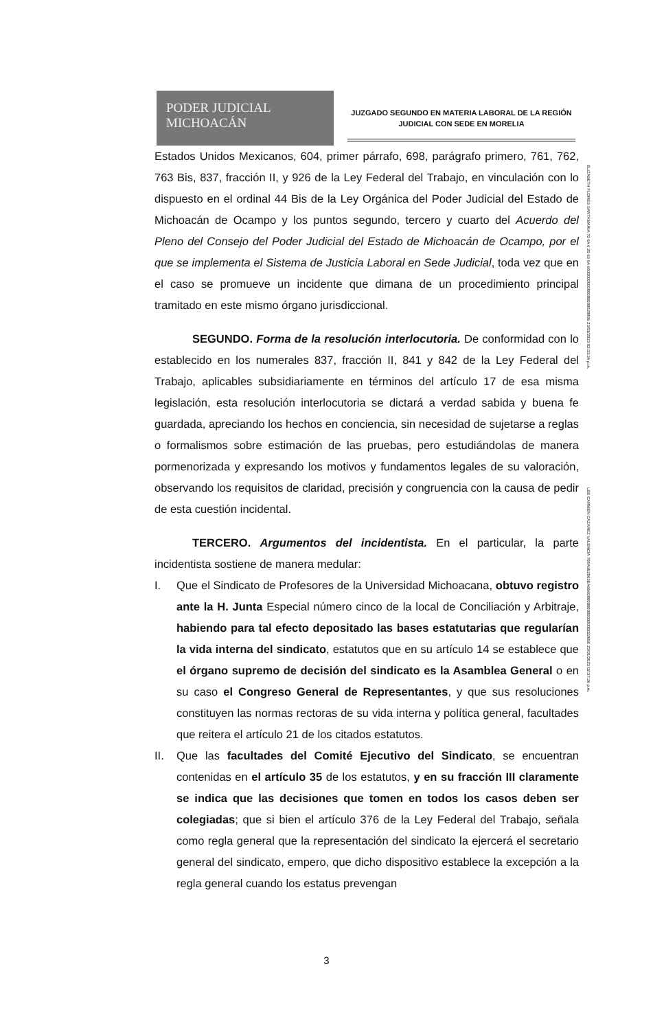PODER JUDICIAL
MICHOACÁN
JUZGADO SEGUNDO EN MATERIA LABORAL DE LA REGIÓN
JUDICIAL CON SEDE EN MORELIA
Estados Unidos Mexicanos, 604, primer párrafo, 698, parágrafo primero, 761, 762, 763 Bis, 837, fracción II, y 926 de la Ley Federal del Trabajo, en vinculación con lo dispuesto en el ordinal 44 Bis de la Ley Orgánica del Poder Judicial del Estado de Michoacán de Ocampo y los puntos segundo, tercero y cuarto del Acuerdo del Pleno del Consejo del Poder Judicial del Estado de Michoacán de Ocampo, por el que se implementa el Sistema de Justicia Laboral en Sede Judicial, toda vez que en el caso se promueve un incidente que dimana de un procedimiento principal tramitado en este mismo órgano jurisdiccional.
SEGUNDO. Forma de la resolución interlocutoria. De conformidad con lo establecido en los numerales 837, fracción II, 841 y 842 de la Ley Federal del Trabajo, aplicables subsidiariamente en términos del artículo 17 de esa misma legislación, esta resolución interlocutoria se dictará a verdad sabida y buena fe guardada, apreciando los hechos en conciencia, sin necesidad de sujetarse a reglas o formalismos sobre estimación de las pruebas, pero estudiándolas de manera pormenorizada y expresando los motivos y fundamentos legales de su valoración, observando los requisitos de claridad, precisión y congruencia con la causa de pedir de esta cuestión incidental.
TERCERO. Argumentos del incidentista. En el particular, la parte incidentista sostiene de manera medular:
I. Que el Sindicato de Profesores de la Universidad Michoacana, obtuvo registro ante la H. Junta Especial número cinco de la local de Conciliación y Arbitraje, habiendo para tal efecto depositado las bases estatutarias que regularían la vida interna del sindicato, estatutos que en su artículo 14 se establece que el órgano supremo de decisión del sindicato es la Asamblea General o en su caso el Congreso General de Representantes, y que sus resoluciones constituyen las normas rectoras de su vida interna y política general, facultades que reitera el artículo 21 de los citados estatutos.
II. Que las facultades del Comité Ejecutivo del Sindicato, se encuentran contenidas en el artículo 35 de los estatutos, y en su fracción III claramente se indica que las decisiones que tomen en todos los casos deben ser colegiadas; que si bien el artículo 376 de la Ley Federal del Trabajo, señala como regla general que la representación del sindicato la ejercerá el secretario general del sindicato, empero, que dicho dispositivo establece la excepción a la regla general cuando los estatus prevengan
ELIZABETH FLORES SANTAMARIA 70 6A 6 20 63 6A 660000000000000000028885 23/01/2023 02:33:34 p.m.
LEE CARMEN CAZAREZ VALENCIA 708A6B2063EA6B6000000000000000002285E 23/01/2023 02:37:26 p.m.
3